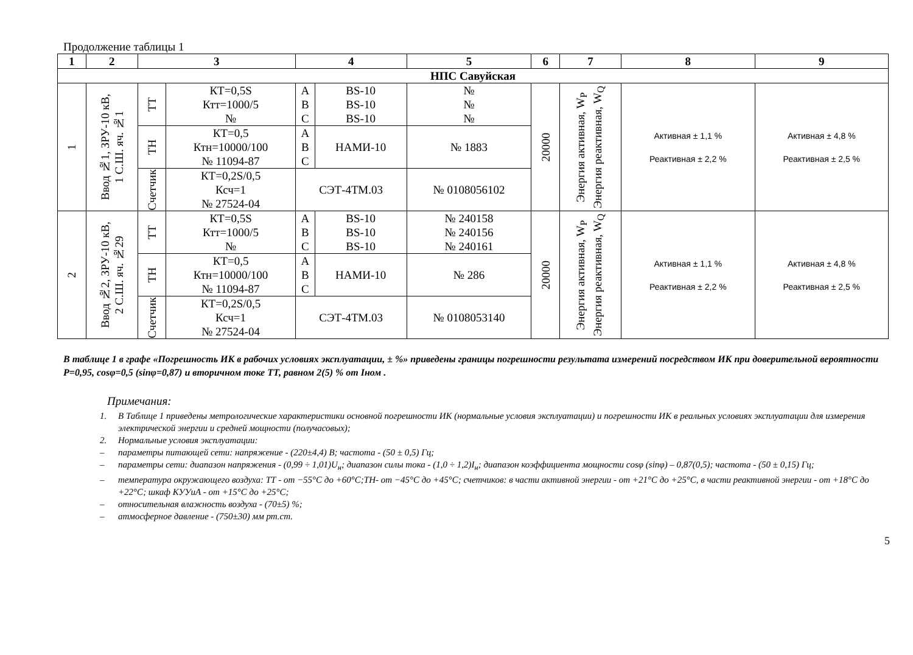Продолжение таблицы 1
| 1 | 2 | 3 | | 4 | | 5 | 6 | 7 | 8 | 9 |
| --- | --- | --- | --- | --- | --- | --- | --- | --- | --- | --- |
| НПС Савуйская | | | | | | | | | | |
| 1 | Ввод №1, ЗРУ-10 кВ, 1 С.Ш. яч. №1 | ТТ | КТ=0,5S Ктт=1000/5 № | A B C | BS-10 BS-10 BS-10 | № № № | 20000 | Энергия активная, W<sub>P</sub> Энергия реактивная, W<sub>Q</sub> | Активная ± 1,1 % Реактивная ± 2,2 % | Активная ± 4,8 % Реактивная ± 2,5 % |
| | | ТН | КТ=0,5 Ктн=10000/100 № 11094-87 | A B C | НАМИ-10 | № 1883 | | | | |
| | | Счетчик | КТ=0,2S/0,5 Ксч=1 № 27524-04 | СЭТ-4ТМ.03 | | № 0108056102 | | | | |
| 2 | Ввод №2, ЗРУ-10 кВ, 2 С.Ш. яч. №29 | ТТ | КТ=0,5S Ктт=1000/5 № | A B C | BS-10 BS-10 BS-10 | № 240158 № 240156 № 240161 | 20000 | Энергия активная, W<sub>P</sub> Энергия реактивная, W<sub>Q</sub> | Активная ± 1,1 % Реактивная ± 2,2 % | Активная ± 4,8 % Реактивная ± 2,5 % |
| | | ТН | КТ=0,5 Ктн=10000/100 № 11094-87 | A B C | НАМИ-10 | № 286 | | | | |
| | | Счетчик | КТ=0,2S/0,5 Ксч=1 № 27524-04 | СЭТ-4ТМ.03 | | № 0108053140 | | | | |
В таблице 1 в графе «Погрешность ИК в рабочих условиях эксплуатации, ± %» приведены границы погрешности результата измерений посредством ИК при доверительной вероятности P=0,95, cosφ=0,5 (sinφ=0,87) и вторичном токе ТТ, равном 2(5) % от Iном .
Примечания:
1. В Таблице 1 приведены метрологические характеристики основной погрешности ИК (нормальные условия эксплуатации) и погрешности ИК в реальных условиях эксплуатации для измерения электрической энергии и средней мощности (получасовых);
2. Нормальные условия эксплуатации:
– параметры питающей сети: напряжение - (220±4,4) В; частота - (50 ± 0,5) Гц;
– параметры сети: диапазон напряжения - (0,99 ÷ 1,01)U<sub>н</sub>; диапазон силы тока - (1,0 ÷ 1,2)I<sub>н</sub>; диапазон коэффициента мощности cosφ (sinφ) – 0,87(0,5); частота - (50 ± 0,15) Гц;
– температура окружающего воздуха: ТТ - от −55°С до +60°С;ТН- от −45°С до +45°С; счетчиков: в части активной энергии - от +21°С до +25°С, в части реактивной энергии - от +18°С до +22°С; шкаф КУУиА - от +15°С до +25°С;
– относительная влажность воздуха - (70±5) %;
– атмосферное давление - (750±30) мм рт.ст.
5